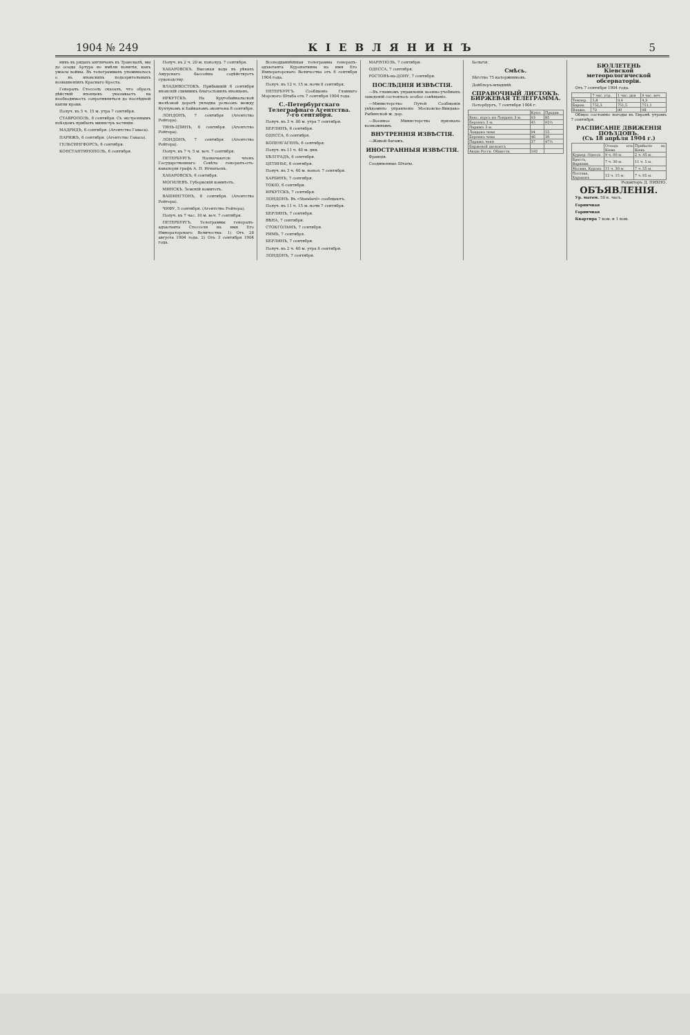1904 № 249 КІЕВЛЯНИНЪ 5
нихъ въ рядахъ англичанъ въ Трансвалѣ, мы до осады Артура не имѣли понятія, какъ ужасы войны. Въ телеграммахъ упоминалось о въ японскихъ подозрительныхъ возвышеніяхъ Краснаго Креста.
Генералъ Стессель сказалъ, что образъ дѣйствій японцевъ указываетъ на необходимость сопротивляться до послѣдней капли крови.
Получ. въ 5 ч. 15 м. утра 7 сентября.
СТАВРОПОЛЬ, 6 сентября. Съ экстреннымъ поѣздомъ прибылъ министръ юстиціи.
МАДРИДЪ, 6 сентября. (Агентство Гаваса).
ПАРИЖЪ, 6 сентября. (Агентство Гаваса).
ГЕЛЬСИНГФОРСЪ, 6 сентября.
КОНСТАНТИНОПОЛЬ, 6 сентября.
Получ. въ 2 ч. 20 м. пополуд. 7 сентября.
ХАБАРОВСКЪ. Высокая вода въ рѣкахъ Амурскаго бассейна содѣйствуетъ судоходству.
ВЛАДИВОСТОКЪ. Прибывшій 6 сентября японскій схимникъ благословилъ японцевъ.
ИРКУТСКЪ. На Кругобайкальской желѣзной дорогѣ укладка рельсовъ между Култукомъ и Байкаломъ окончена 6 сентября.
ЛОНДОНЪ, 7 сентября (Агентство Рейтера).
ТЯНЬ-ЦЗИНЪ, 6 сентября. (Агентство Рейтера).
ЛОНДОНЪ, 7 сентября (Агентство Рейтера).
Получ. въ 7 ч. 5 м. веч. 7 сентября.
ПЕТЕРБУРГЪ. Назначаются: членъ Государственнаго Совѣта генералъ-отъ-кавалеріи графъ А. П. Игнатьевъ.
ХАБАРОВСКЪ, 6 сентября.
МОГИЛЕВЪ. Губернскій комитетъ.
МИНСКЪ. Земскій комитетъ.
ВАШИНГТОНЪ, 6 сентября. (Агентство Рейтера).
ЧИФУ, 5 сентября. (Агентство Рейтера).
Получ. въ 7 час. 10 м. веч. 7 сентября.
ПЕТЕРБУРГЪ. Телеграммы генералъ-адъютанта Стесселя на имя Его Императорскаго Величества: 1) Отъ 28 августа 1904 года. 2) Отъ 3 сентября 1904 года.
Всеподданнѣйшая телеграмма генералъ-адъютанта Куропаткина на имя Его Императорскаго Величества отъ 6 сентября 1904 года.
Получ. въ 12 ч. 15 м. ночи 8 сентября.
ПЕТЕРБУРГЪ. Сообщеніе Главнаго Морского Штаба отъ 7 сентября 1904 года.
С.-Петербургскаго Телеграфнаго Агентства.
7-го сентября.
Получ. въ 3 ч. 00 м. утра 7 сентября.
БЕРЛИНЪ, 6 сентября.
ОДЕССА, 6 сентября.
КОПЕНГАГЕНЪ, 6 сентября.
Получ. въ 11 ч. 40 м. дня.
БѢЛГРАДЪ, 6 сентября.
ЦЕТИНЬЕ, 6 сентября.
Получ. въ 3 ч. 40 м. попол. 7 сентября.
ХАРБИНЪ, 7 сентября.
ТОКІО, 6 сентября.
ИРКУТСКЪ, 7 сентября.
ЛОНДОНЪ. Въ «Standard» сообщаютъ.
Получ. въ 11 ч. 15 м. ночи 7 сентября.
БЕРЛИНЪ, 7 сентября.
ВѢНА, 7 сентября.
СТОКГОЛЬМЪ, 7 сентября.
РИМЪ, 7 сентября.
БЕРЛИНЪ, 7 сентября.
Получ. въ 2 ч. 40 м. утра 8 сентября.
ЛОНДОНЪ, 7 сентября.
МАРІУПОЛЬ, 7 сентября.
ОДЕССА, 7 сентября.
РОСТОВЪ-на-ДОНУ, 7 сентября.
ПОСЛѢДНІЯ ИЗВѢСТІЯ.
—Въ главномъ управленіи военно-учебныхъ заведеній состоялось особое совѣщаніе.
—Министерство Путей Сообщенія увѣдомило управленіе Московско-Виндаво-Рыбинской ж. дор.
—Военное Министерство признало возможнымъ.
ВНУТРЕННІЯ ИЗВѢСТІЯ.
—Живой багажъ.
ИНОСТРАННЫЯ ИЗВѢСТІЯ.
Франція.
Соединенные Штаты.
Бельгія.
Смѣсь.
Бѣгство 75 каторжниковъ.
Дейблеръ-младшій.
СПРАВОЧНЫЙ ЛИСТОКЪ.
БИРЖЕВАЯ ТЕЛЕГРАММА.
Петербургъ, 7 сентября 1904 г.
| | Купл. | Продав. |
| --- | --- | --- |
| Векс. курсъ на Лондонъ 3 м. | 93 | 85 |
| Берлинъ 3 м. | 45 | 92½ |
| Парижъ 3 м. | | |
| Лондонъ чеки | 94 | 55 |
| Берлинъ чеки | 46 | 30 |
| Парижъ чеки | 37 | 47½ |
| Биржевой дисконтъ | | |
| Акціи Русск. Обществ. | 192 | |
БЮЛЛЕТЕНЬ
Кіевской метеорологической обсерваторіи.
Отъ 7 сентября 1904 года.
| | 7 час. утр. | 1 час. дня | 9 час. веч. |
| --- | --- | --- | --- |
| Темпер. | 5,8 | 9,4 | 4,3 |
| Бaром. | 752,3 | 751,5 | 751,1 |
| Влажн. | 79 | 90 | 98 |
Общее состояніе погоды въ Европѣ утромъ 7 сентября.
РАСПИСАНІЕ ДВИЖЕНІЯ ПОѢЗДОВЪ.
(Съ 18 апрѣля 1904 г.)
| | Отходъ изъ Кіева | Прибытіе въ Кіевъ |
| --- | --- | --- |
| Курьер. Одесса | 9 ч. 00 м. | 2 ч. 45 м. |
| Брестъ, Варшава | 7 ч. 30 м. | 11 ч. 5 м. |
| Москва, Курскъ | 11 ч. 30 м. | 7 ч. 55 м. |
| Полтава, Харьковъ | 12 ч. 15 м. | 7 ч. 05 м. |
Редакторъ Д. ПИХНО.
ОБЪЯВЛЕНІЯ.
Ур. матем. 50 к. часъ.
Горничная
Горничная
Квартира 7 ком. и 1 ком.